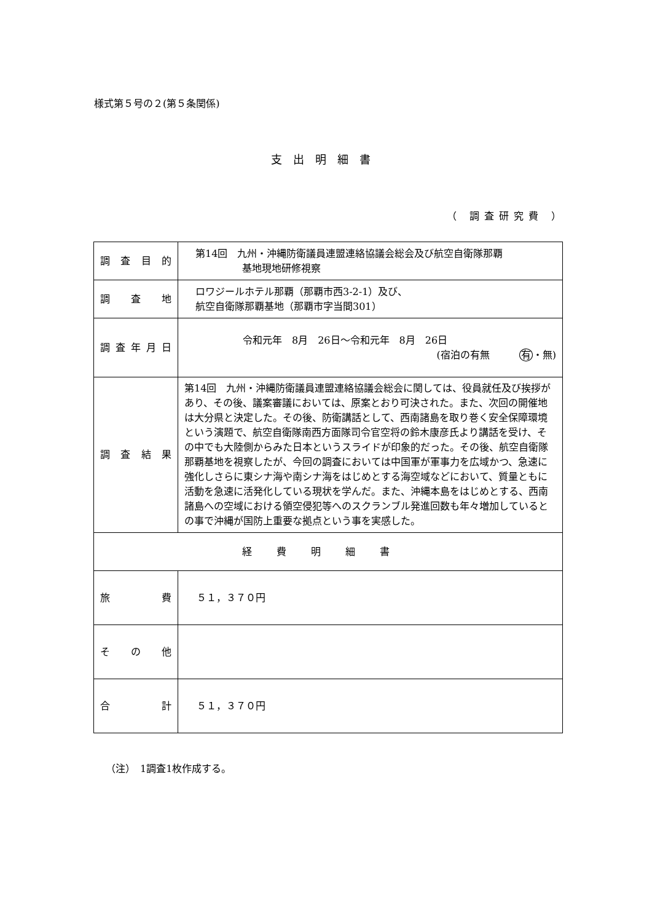様式第５号の２(第５条関係)
支出明細書
（ 調査研究費 ）
| 調査目的 | 第14回 九州・沖縄防衛議員連盟連絡協議会総会及び航空自衛隊那覇 基地現地研修視察 |
| 調査地 | ロワジールホテル那覇（那覇市西3-2-1）及び、 航空自衛隊那覇基地（那覇市字当間301） |
| 調査年月日 | 令和元年 8月 26日～令和元年 8月 26日 (宿泊の有無 有 ・無) |
| 調査結果 | 第14回 九州・沖縄防衛議員連盟連絡協議会総会に関しては、役員就任及び挨拶があり、その後、議案審議においては、原案とおり可決された。また、次回の開催地は大分県と決定した。その後、防衛講話として、西南諸島を取り巻く安全保障環境という演題で、航空自衛隊南西方面隊司令官空将の鈴木康彦氏より講話を受け、その中でも大陸側からみた日本というスライドが印象的だった。その後、航空自衛隊那覇基地を視察したが、今回の調査においては中国軍が軍事力を広域かつ、急速に強化しさらに東シナ海や南シナ海をはじめとする海空域などにおいて、質量ともに活動を急速に活発化している現状を学んだ。また、沖縄本島をはじめとする、西南諸島への空域における領空侵犯等へのスクランブル発進回数も年々増加しているとの事で沖縄が国防上重要な拠点という事を実感した。 |
| 経費明細書 | |
| 旅費 | ５１，３７０円 |
| その他 | |
| 合計 | ５１，３７０円 |
（注）　1調査1枚作成する。